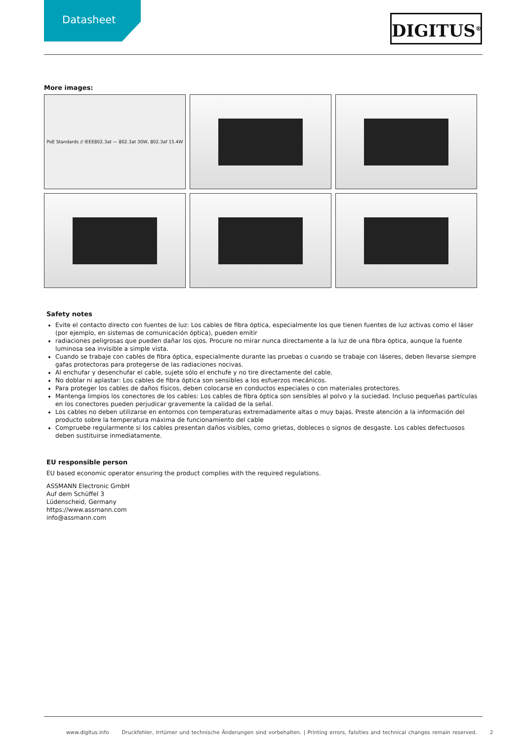Datasheet
DIGITUS<sup>®</sup>
More images:
PoE Standards // IEEE802.3at — 802.3at 30W, 802.3af 15.4W
Safety notes
Evite el contacto directo con fuentes de luz: Los cables de fibra óptica, especialmente los que tienen fuentes de luz activas como el láser (por ejemplo, en sistemas de comunicación óptica), pueden emitir
radiaciones peligrosas que pueden dañar los ojos. Procure no mirar nunca directamente a la luz de una fibra óptica, aunque la fuente luminosa sea invisible a simple vista.
Cuando se trabaje con cables de fibra óptica, especialmente durante las pruebas o cuando se trabaje con láseres, deben llevarse siempre gafas protectoras para protegerse de las radiaciones nocivas.
Al enchufar y desenchufar el cable, sujete sólo el enchufe y no tire directamente del cable.
No doblar ni aplastar: Los cables de fibra óptica son sensibles a los esfuerzos mecánicos.
Para proteger los cables de daños físicos, deben colocarse en conductos especiales o con materiales protectores.
Mantenga limpios los conectores de los cables: Los cables de fibra óptica son sensibles al polvo y la suciedad. Incluso pequeñas partículas en los conectores pueden perjudicar gravemente la calidad de la señal.
Los cables no deben utilizarse en entornos con temperaturas extremadamente altas o muy bajas. Preste atención a la información del producto sobre la temperatura máxima de funcionamiento del cable
Compruebe regularmente si los cables presentan daños visibles, como grietas, dobleces o signos de desgaste. Los cables defectuosos deben sustituirse inmediatamente.
EU responsible person
EU based economic operator ensuring the product complies with the required regulations.
ASSMANN Electronic GmbH
Auf dem Schüffel 3
Lüdenscheid, Germany
https://www.assmann.com
info@assmann.com
www.digitus.info Druckfehler, Irrtümer und technische Änderungen sind vorbehalten. | Printing errors, falsities and technical changes remain reserved. 2